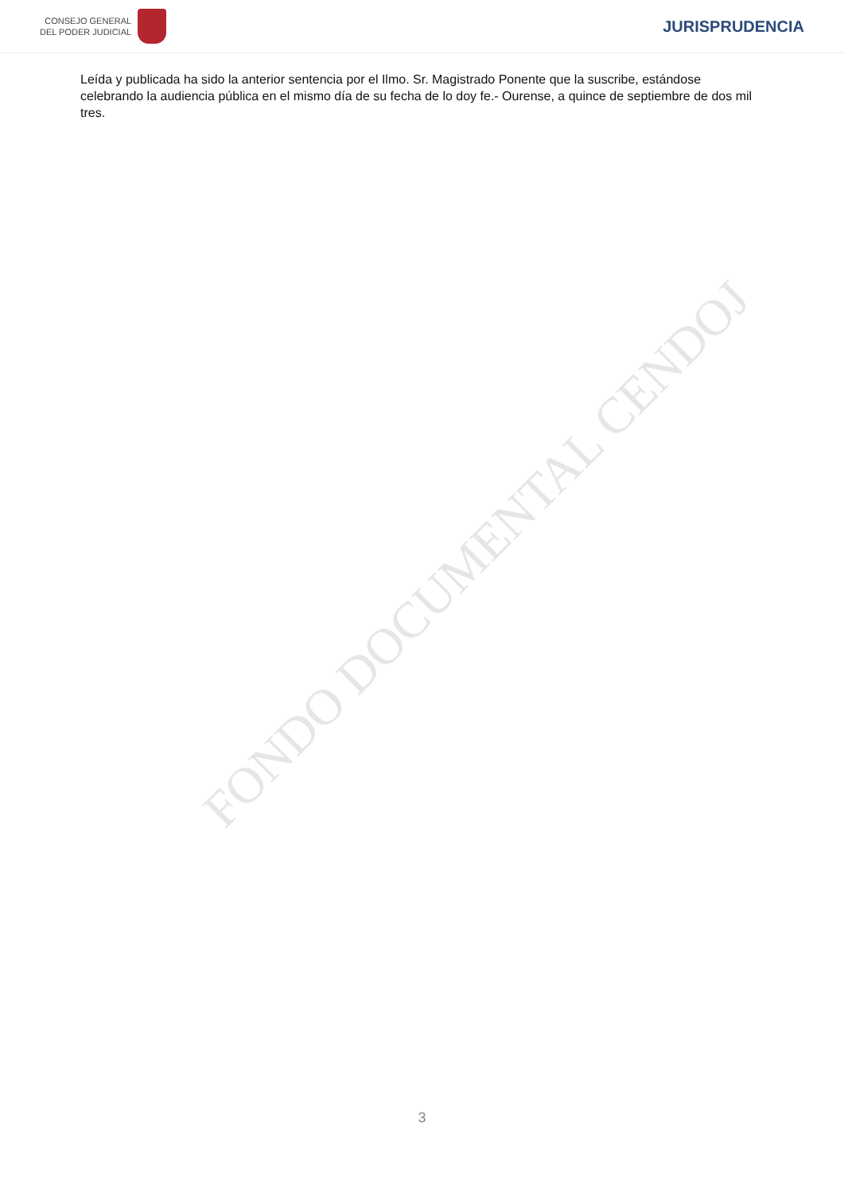FONDO DOCUMENTAL CENDOJ
CONSEJO GENERAL
DEL PODER JUDICIAL
JURISPRUDENCIA
Leída y publicada ha sido la anterior sentencia por el Ilmo. Sr. Magistrado Ponente que la suscribe, estándose celebrando la audiencia pública en el mismo día de su fecha de lo doy fe.- Ourense, a quince de septiembre de dos mil tres.
3